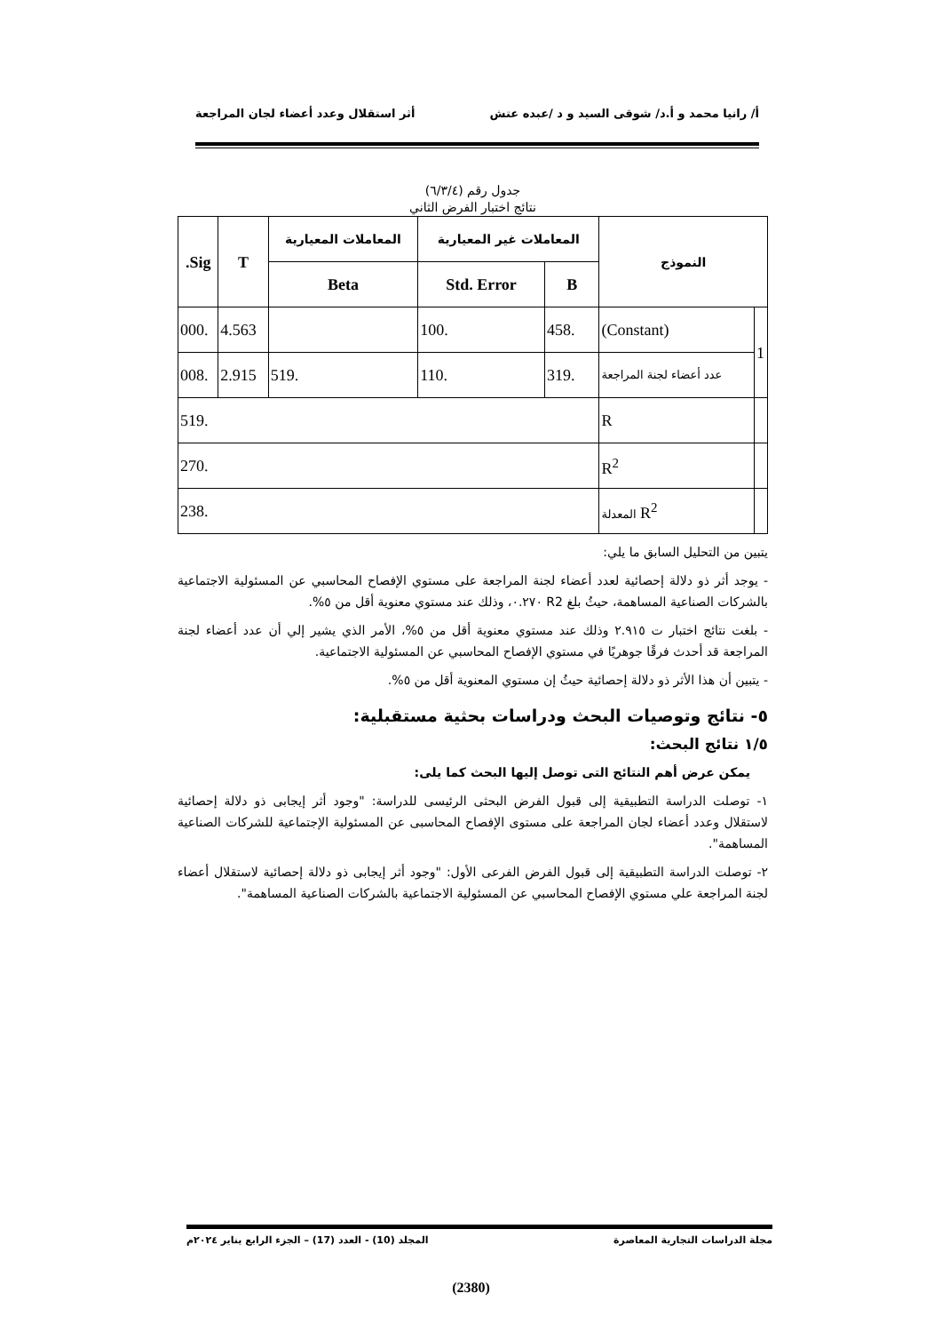أ/ رانيا محمد و أ.د/ شوقى السيد و د /عبده عتش أثر استقلال وعدد أعضاء لجان المراجعة
جدول رقم (٦/٣/٤)
نتائج اختبار الفرض الثاني
| النموذج | | المعاملات غير المعيارية | | المعاملات المعيارية | T | Sig. |
| --- | --- | --- | --- | --- | --- | --- |
| | | B | Std. Error | Beta | | |
| 1 | (Constant) | .458 | .100 | | 4.563 | .000 |
| | عدد أعضاء لجنة المراجعة | .319 | .110 | .519 | 2.915 | .008 |
| | R | .519 | | | | |
| | R<sup>2</sup> | .270 | | | | |
| | R<sup>2</sup> المعدلة | .238 | | | | |
يتبين من التحليل السابق ما يلي:
- يوجد أثر ذو دلالة إحصائية لعدد أعضاء لجنة المراجعة على مستوي الإفصاح المحاسبي عن المسئولية الاجتماعية بالشركات الصناعية المساهمة، حيثُ بلغ R2 ٠.٢٧٠، وذلك عند مستوي معنوية أقل من ٥%.
- بلغت نتائج اختبار ت ٢.٩١٥ وذلك عند مستوي معنوية أقل من ٥%، الأمر الذي يشير إلي أن عدد أعضاء لجنة المراجعة قد أحدث فرقًا جوهريًا في مستوي الإفصاح المحاسبي عن المسئولية الاجتماعية.
- يتبين أن هذا الأثر ذو دلالة إحصائية حيثُ إن مستوي المعنوية أقل من ٥%.
٥- نتائج وتوصيات البحث ودراسات بحثية مستقبلية:
١/٥ نتائج البحث:
يمكن عرض أهم النتائج التى توصل إليها البحث كما يلى:
١- توصلت الدراسة التطبيقية إلى قبول الفرض البحثى الرئيسى للدراسة: "وجود أثر إيجابى ذو دلالة إحصائية لاستقلال وعدد أعضاء لجان المراجعة على مستوى الإفصاح المحاسبى عن المسئولية الإجتماعية للشركات الصناعية المساهمة".
٢- توصلت الدراسة التطبيقية إلى قبول الفرض الفرعى الأول: "وجود أثر إيجابى ذو دلالة إحصائية لاستقلال أعضاء لجنة المراجعة علي مستوي الإفصاح المحاسبي عن المسئولية الاجتماعية بالشركات الصناعية المساهمة".
مجلة الدراسات التجارية المعاصرة المجلد (10) - العدد (17) – الجزء الرابع يناير ٢٠٢٤م
(2380)